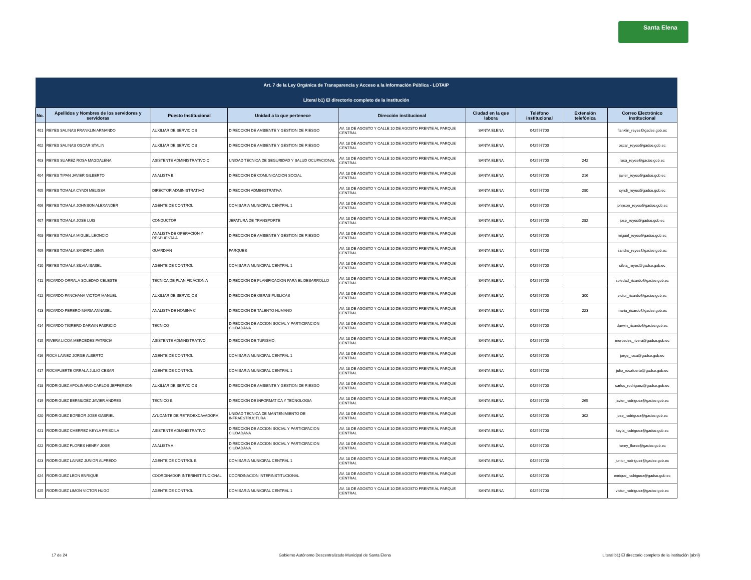Santa Elena
| Art. 7 de la Ley Orgánica de Transparencia y Acceso a la Información Pública - LOTAIP | | | | | | | | |
| --- | --- | --- | --- | --- | --- | --- | --- | --- |
| Literal b1) El directorio completo de la institución | | | | | | | | |
| No. | Apellidos y Nombres de los servidores y servidoras | Puesto Institucional | Unidad a la que pertenece | Dirección institucional | Ciudad en la que labora | Teléfono institucional | Extensión telefónica | Correo Electrónico institucional |
| 401 | REYES SALINAS FRANKLIN ARMANDO | AUXILIAR DE SERVICIOS | DIRECCION DE AMBIENTE Y GESTION DE RIESGO | AV. 18 DE AGOSTO Y CALLE 10 DE AGOSTO FRENTE AL PARQUE CENTRAL | SANTA ELENA | 042597700 | | flanklin_reyes@gadse.gob.ec |
| 402 | REYES SALINAS OSCAR STALIN | AUXILIAR DE SERVICIOS | DIRECCION DE AMBIENTE Y GESTION DE RIESGO | AV. 18 DE AGOSTO Y CALLE 10 DE AGOSTO FRENTE AL PARQUE CENTRAL | SANTA ELENA | 042597700 | | oscar_reyes@gadse.gob.ec |
| 403 | REYES SUAREZ ROSA MAGDALENA | ASISTENTE ADMINISTRATIVO C | UNIDAD TECNICA DE SEGURIDAD Y SALUD OCUPACIONAL | AV. 18 DE AGOSTO Y CALLE 10 DE AGOSTO FRENTE AL PARQUE CENTRAL | SANTA ELENA | 042597700 | 242 | rosa_reyes@gadse.gob.ec |
| 404 | REYES TIPAN JAVIER GILBERTO | ANALISTA B | DIRECCION DE COMUNICACION SOCIAL | AV. 18 DE AGOSTO Y CALLE 10 DE AGOSTO FRENTE AL PARQUE CENTRAL | SANTA ELENA | 042597700 | 216 | javier_reyes@gadse.gob.ec |
| 405 | REYES TOMALA CYNDI MELISSA | DIRECTOR ADMINISTRATIVO | DIRECCION ADMINISTRATIVA | AV. 18 DE AGOSTO Y CALLE 10 DE AGOSTO FRENTE AL PARQUE CENTRAL | SANTA ELENA | 042597700 | 280 | cyndi_reyes@gadse.gob.ec |
| 406 | REYES TOMALA JOHNSON ALEXANDER | AGENTE DE CONTROL | COMISARIA MUNICIPAL CENTRAL 1 | AV. 18 DE AGOSTO Y CALLE 10 DE AGOSTO FRENTE AL PARQUE CENTRAL | SANTA ELENA | 042597700 | | johnson_reyes@gadse.gob.ec |
| 407 | REYES TOMALA JOSE LUIS | CONDUCTOR | JEFATURA DE TRANSPORTE | AV. 18 DE AGOSTO Y CALLE 10 DE AGOSTO FRENTE AL PARQUE CENTRAL | SANTA ELENA | 042597700 | 282 | jose_reyes@gadse.gob.ec |
| 408 | REYES TOMALA MIGUEL LEONCIO | ANALISTA DE OPERACION Y RESPUESTA A | DIRECCION DE AMBIENTE Y GESTION DE RIESGO | AV. 18 DE AGOSTO Y CALLE 10 DE AGOSTO FRENTE AL PARQUE CENTRAL | SANTA ELENA | 042597700 | | miguel_reyes@gadse.gob.ec |
| 409 | REYES TOMALA SANDRO LENIN | GUARDIAN | PARQUES | AV. 18 DE AGOSTO Y CALLE 10 DE AGOSTO FRENTE AL PARQUE CENTRAL | SANTA ELENA | 042597700 | | sandro_reyes@gadse.gob.ec |
| 410 | REYES TOMALA SILVIA ISABEL | AGENTE DE CONTROL | COMISARIA MUNICIPAL CENTRAL 1 | AV. 18 DE AGOSTO Y CALLE 10 DE AGOSTO FRENTE AL PARQUE CENTRAL | SANTA ELENA | 042597700 | | silvia_reyes@gadse.gob.ec |
| 411 | RICARDO ORRALA SOLEDAD CELESTE | TECNICA DE PLANIFICACION A | DIRECCION DE PLANIFICACION PARA EL DESARROLLO | AV. 18 DE AGOSTO Y CALLE 10 DE AGOSTO FRENTE AL PARQUE CENTRAL | SANTA ELENA | 042597700 | | soledad_ricardo@gadse.gob.ec |
| 412 | RICARDO PANCHANA VICTOR MANUEL | AUXILIAR DE SERVICIOS | DIRECCION DE OBRAS PUBLICAS | AV. 18 DE AGOSTO Y CALLE 10 DE AGOSTO FRENTE AL PARQUE CENTRAL | SANTA ELENA | 042597700 | 300 | victor_ricardo@gadse.gob.ec |
| 413 | RICARDO PERERO MARIA ANNABEL | ANALISTA DE NOMINA C | DIRECCION DE TALENTO HUMANO | AV. 18 DE AGOSTO Y CALLE 10 DE AGOSTO FRENTE AL PARQUE CENTRAL | SANTA ELENA | 042597700 | 223 | maria_ricardo@gadse.gob.ec |
| 414 | RICARDO TIGRERO DARWIN FABRICIO | TECNICO | DIRECCION DE ACCION SOCIAL Y PARTICIPACION CIUDADANA | AV. 18 DE AGOSTO Y CALLE 10 DE AGOSTO FRENTE AL PARQUE CENTRAL | SANTA ELENA | 042597700 | | darwin_ricardo@gadse.gob.ec |
| 415 | RIVERA LICOA MERCEDES PATRICIA | ASISTENTE ADMINISTRATIVO | DIRECCION DE TURISMO | AV. 18 DE AGOSTO Y CALLE 10 DE AGOSTO FRENTE AL PARQUE CENTRAL | SANTA ELENA | 042597700 | | mercedes_rivera@gadse.gob.ec |
| 416 | ROCA LAINEZ JORGE ALBERTO | AGENTE DE CONTROL | COMISARIA MUNICIPAL CENTRAL 1 | AV. 18 DE AGOSTO Y CALLE 10 DE AGOSTO FRENTE AL PARQUE CENTRAL | SANTA ELENA | 042597700 | | jorge_roca@gadse.gob.ec |
| 417 | ROCAFUERTE ORRALA JULIO CESAR | AGENTE DE CONTROL | COMISARIA MUNICIPAL CENTRAL 1 | AV. 18 DE AGOSTO Y CALLE 10 DE AGOSTO FRENTE AL PARQUE CENTRAL | SANTA ELENA | 042597700 | | julio_rocafuerte@gadse.gob.ec |
| 418 | RODRIGUEZ APOLINARIO CARLOS JEFFERSON | AUXILIAR DE SERVICIOS | DIRECCION DE AMBIENTE Y GESTION DE RIESGO | AV. 18 DE AGOSTO Y CALLE 10 DE AGOSTO FRENTE AL PARQUE CENTRAL | SANTA ELENA | 042597700 | | carlos_rodriguez@gadse.gob.ec |
| 419 | RODRIGUEZ BERMUDEZ JAVIER ANDRES | TECNICO B | DIRECCION DE INFORMATICA Y TECNOLOGIA | AV. 18 DE AGOSTO Y CALLE 10 DE AGOSTO FRENTE AL PARQUE CENTRAL | SANTA ELENA | 042597700 | 265 | javier_rodriguez@gadse.gob.ec |
| 420 | RODRIGUEZ BORBOR JOSE GABRIEL | AYUDANTE DE RETROEXCAVADORA | UNIDAD TECNICA DE MANTENIMIENTO DE INFRAESTRUCTURA | AV. 18 DE AGOSTO Y CALLE 10 DE AGOSTO FRENTE AL PARQUE CENTRAL | SANTA ELENA | 042597700 | 302 | jose_rodriguez@gadse.gob.ec |
| 421 | RODRIGUEZ CHERREZ KEYLA PRISCILA | ASISTENTE ADMINISTRATIVO | DIRECCION DE ACCION SOCIAL Y PARTICIPACION CIUDADANA | AV. 18 DE AGOSTO Y CALLE 10 DE AGOSTO FRENTE AL PARQUE CENTRAL | SANTA ELENA | 042597700 | | keyla_rodriguez@gadse.gob.ec |
| 422 | RODRIGUEZ FLORES HENRY JOSE | ANALISTA A | DIRECCION DE ACCION SOCIAL Y PARTICIPACION CIUDADANA | AV. 18 DE AGOSTO Y CALLE 10 DE AGOSTO FRENTE AL PARQUE CENTRAL | SANTA ELENA | 042597700 | | henry_flores@gadse.gob.ec |
| 423 | RODRIGUEZ LAINEZ JUNIOR ALFREDO | AGENTE DE CONTROL B | COMISARIA MUNICIPAL CENTRAL 1 | AV. 18 DE AGOSTO Y CALLE 10 DE AGOSTO FRENTE AL PARQUE CENTRAL | SANTA ELENA | 042597700 | | junior_rodriguez@gadse.gob.ec |
| 424 | RODRIGUEZ LEON ENRIQUE | COORDINADOR INTERINSTITUCIONAL | COORDINACION INTERINSTITUCIONAL | AV. 18 DE AGOSTO Y CALLE 10 DE AGOSTO FRENTE AL PARQUE CENTRAL | SANTA ELENA | 042597700 | | enrique_rodriguez@gadse.gob.ec |
| 425 | RODRIGUEZ LIMON VICTOR HUGO | AGENTE DE CONTROL | COMISARIA MUNICIPAL CENTRAL 1 | AV. 18 DE AGOSTO Y CALLE 10 DE AGOSTO FRENTE AL PARQUE CENTRAL | SANTA ELENA | 042597700 | | victor_rodriguez@gadse.gob.ec |
17 de 24 Gobierno Autónomo Descentralizado Municipal de Santa Elena Literal b1) El directorio completo de la institución (abril)